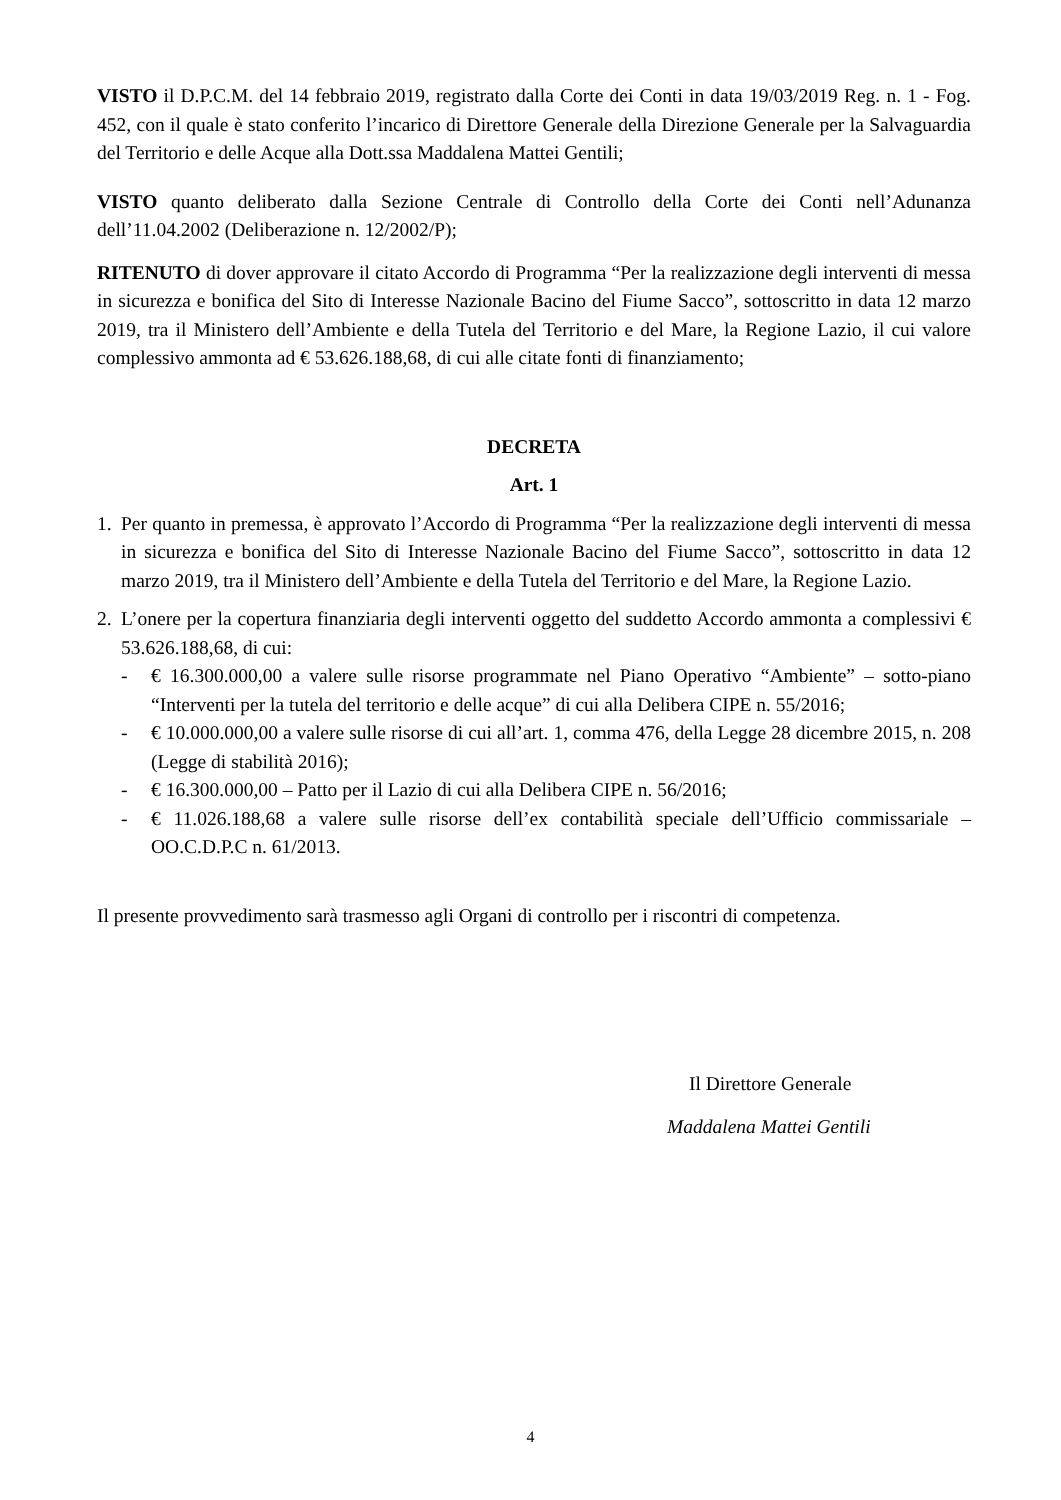VISTO il D.P.C.M. del 14 febbraio 2019, registrato dalla Corte dei Conti in data 19/03/2019 Reg. n. 1 - Fog. 452, con il quale è stato conferito l’incarico di Direttore Generale della Direzione Generale per la Salvaguardia del Territorio e delle Acque alla Dott.ssa Maddalena Mattei Gentili;
VISTO quanto deliberato dalla Sezione Centrale di Controllo della Corte dei Conti nell’Adunanza dell’11.04.2002 (Deliberazione n. 12/2002/P);
RITENUTO di dover approvare il citato Accordo di Programma “Per la realizzazione degli interventi di messa in sicurezza e bonifica del Sito di Interesse Nazionale Bacino del Fiume Sacco”, sottoscritto in data 12 marzo 2019, tra il Ministero dell’Ambiente e della Tutela del Territorio e del Mare, la Regione Lazio, il cui valore complessivo ammonta ad € 53.626.188,68, di cui alle citate fonti di finanziamento;
DECRETA
Art. 1
1. Per quanto in premessa, è approvato l’Accordo di Programma “Per la realizzazione degli interventi di messa in sicurezza e bonifica del Sito di Interesse Nazionale Bacino del Fiume Sacco”, sottoscritto in data 12 marzo 2019, tra il Ministero dell’Ambiente e della Tutela del Territorio e del Mare, la Regione Lazio.
2. L’onere per la copertura finanziaria degli interventi oggetto del suddetto Accordo ammonta a complessivi € 53.626.188,68, di cui:
- € 16.300.000,00 a valere sulle risorse programmate nel Piano Operativo “Ambiente” – sotto-piano “Interventi per la tutela del territorio e delle acque” di cui alla Delibera CIPE n. 55/2016;
- € 10.000.000,00 a valere sulle risorse di cui all’art. 1, comma 476, della Legge 28 dicembre 2015, n. 208 (Legge di stabilità 2016);
- € 16.300.000,00 – Patto per il Lazio di cui alla Delibera CIPE n. 56/2016;
- € 11.026.188,68 a valere sulle risorse dell’ex contabilità speciale dell’Ufficio commissariale – OO.C.D.P.C n. 61/2013.
Il presente provvedimento sarà trasmesso agli Organi di controllo per i riscontri di competenza.
Il Direttore Generale
Maddalena Mattei Gentili
4